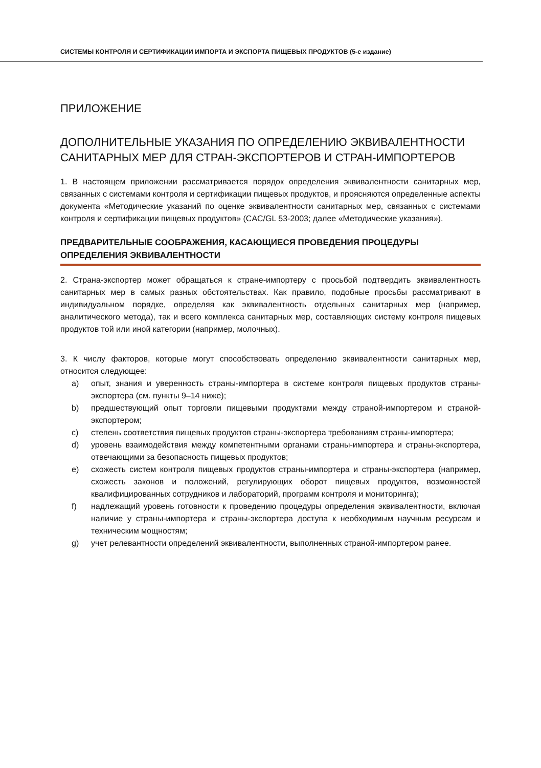СИСТЕМЫ КОНТРОЛЯ И СЕРТИФИКАЦИИ ИМПОРТА И ЭКСПОРТА ПИЩЕВЫХ ПРОДУКТОВ (5-е издание)
ПРИЛОЖЕНИЕ
ДОПОЛНИТЕЛЬНЫЕ УКАЗАНИЯ ПО ОПРЕДЕЛЕНИЮ ЭКВИВАЛЕНТНОСТИ САНИТАРНЫХ МЕР ДЛЯ СТРАН-ЭКСПОРТЕРОВ И СТРАН-ИМПОРТЕРОВ
1. В настоящем приложении рассматривается порядок определения эквивалентности санитарных мер, связанных с системами контроля и сертификации пищевых продуктов, и проясняются определенные аспекты документа «Методические указаний по оценке эквивалентности санитарных мер, связанных с системами контроля и сертификации пищевых продуктов» (CAC/GL 53-2003; далее «Методические указания»).
ПРЕДВАРИТЕЛЬНЫЕ СООБРАЖЕНИЯ, КАСАЮЩИЕСЯ ПРОВЕДЕНИЯ ПРОЦЕДУРЫ ОПРЕДЕЛЕНИЯ ЭКВИВАЛЕНТНОСТИ
2. Страна-экспортер может обращаться к стране-импортеру с просьбой подтвердить эквивалентность санитарных мер в самых разных обстоятельствах. Как правило, подобные просьбы рассматривают в индивидуальном порядке, определяя как эквивалентность отдельных санитарных мер (например, аналитического метода), так и всего комплекса санитарных мер, составляющих систему контроля пищевых продуктов той или иной категории (например, молочных).
3. К числу факторов, которые могут способствовать определению эквивалентности санитарных мер, относится следующее:
a) опыт, знания и уверенность страны-импортера в системе контроля пищевых продуктов страны-экспортера (см. пункты 9–14 ниже);
b) предшествующий опыт торговли пищевыми продуктами между страной-импортером и страной-экспортером;
c) степень соответствия пищевых продуктов страны-экспортера требованиям страны-импортера;
d) уровень взаимодействия между компетентными органами страны-импортера и страны-экспортера, отвечающими за безопасность пищевых продуктов;
e) схожесть систем контроля пищевых продуктов страны-импортера и страны-экспортера (например, схожесть законов и положений, регулирующих оборот пищевых продуктов, возможностей квалифицированных сотрудников и лабораторий, программ контроля и мониторинга);
f) надлежащий уровень готовности к проведению процедуры определения эквивалентности, включая наличие у страны-импортера и страны-экспортера доступа к необходимым научным ресурсам и техническим мощностям;
g) учет релевантности определений эквивалентности, выполненных страной-импортером ранее.